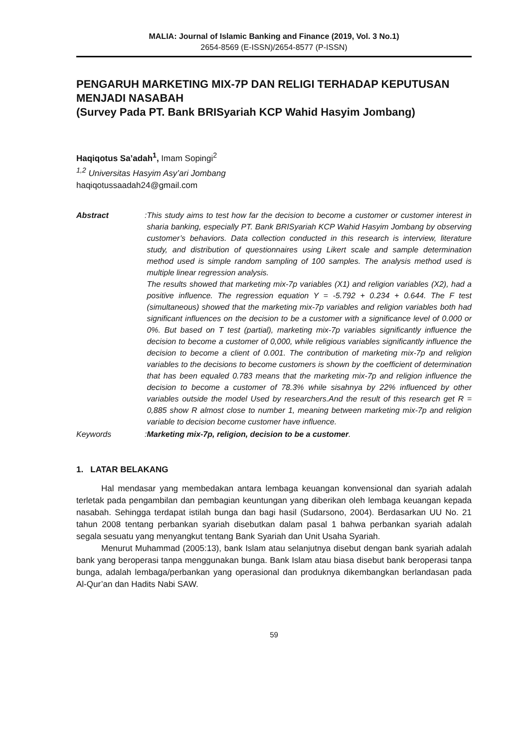MALIA: Journal of Islamic Banking and Finance (2019, Vol. 3 No.1)
2654-8569 (E-ISSN)/2654-8577 (P-ISSN)
PENGARUH MARKETING MIX-7P DAN RELIGI TERHADAP KEPUTUSAN MENJADI NASABAH
(Survey Pada PT. Bank BRISyariah KCP Wahid Hasyim Jombang)
Haqiqotus Sa’adah<sup>1</sup>, Imam Sopingi<sup>2</sup>
<sup>1,2</sup> Universitas Hasyim Asy’ari Jombang
haqiqotussaadah24@gmail.com
Abstract : This study aims to test how far the decision to become a customer or customer interest in sharia banking, especially PT. Bank BRISyariah KCP Wahid Hasyim Jombang by observing customer’s behaviors. Data collection conducted in this research is interview, literature study, and distribution of questionnaires using Likert scale and sample determination method used is simple random sampling of 100 samples. The analysis method used is multiple linear regression analysis.
The results showed that marketing mix-7p variables (X1) and religion variables (X2), had a positive influence. The regression equation Y = -5.792 + 0.234 + 0.644. The F test (simultaneous) showed that the marketing mix-7p variables and religion variables both had significant influences on the decision to be a customer with a significance level of 0.000 or 0%. But based on T test (partial), marketing mix-7p variables significantly influence the decision to become a customer of 0,000, while religious variables significantly influence the decision to become a client of 0.001. The contribution of marketing mix-7p and religion variables to the decisions to become customers is shown by the coefficient of determination that has been equaled 0.783 means that the marketing mix-7p and religion influence the decision to become a customer of 78.3% while sisahnya by 22% influenced by other variables outside the model Used by researchers.And the result of this research get R = 0,885 show R almost close to number 1, meaning between marketing mix-7p and religion variable to decision become customer have influence.
Keywords : Marketing mix-7p, religion, decision to be a customer.
1. LATAR BELAKANG
Hal mendasar yang membedakan antara lembaga keuangan konvensional dan syariah adalah terletak pada pengambilan dan pembagian keuntungan yang diberikan oleh lembaga keuangan kepada nasabah. Sehingga terdapat istilah bunga dan bagi hasil (Sudarsono, 2004). Berdasarkan UU No. 21 tahun 2008 tentang perbankan syariah disebutkan dalam pasal 1 bahwa perbankan syariah adalah segala sesuatu yang menyangkut tentang Bank Syariah dan Unit Usaha Syariah.
Menurut Muhammad (2005:13), bank Islam atau selanjutnya disebut dengan bank syariah adalah bank yang beroperasi tanpa menggunakan bunga. Bank Islam atau biasa disebut bank beroperasi tanpa bunga, adalah lembaga/perbankan yang operasional dan produknya dikembangkan berlandasan pada Al-Qur’an dan Hadits Nabi SAW.
59